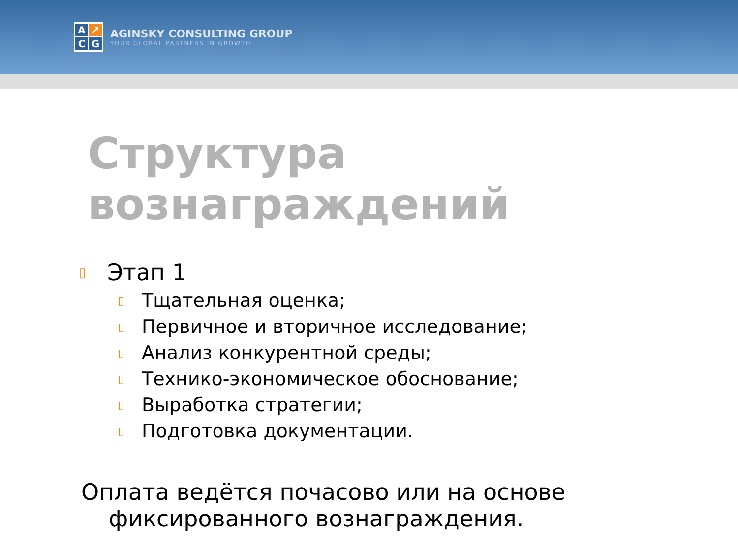A
↗
C
G
AGINSKY CONSULTING GROUP
YOUR GLOBAL PARTNERS IN GROWTH
Структура вознаграждений
▯ Этап 1
▯ Тщательная оценка;
▯ Первичное и вторичное исследование;
▯ Анализ конкурентной среды;
▯ Технико-экономическое обоснование;
▯ Выработка стратегии;
▯ Подготовка документации.
Оплата ведётся почасово или на основе фиксированного вознаграждения.